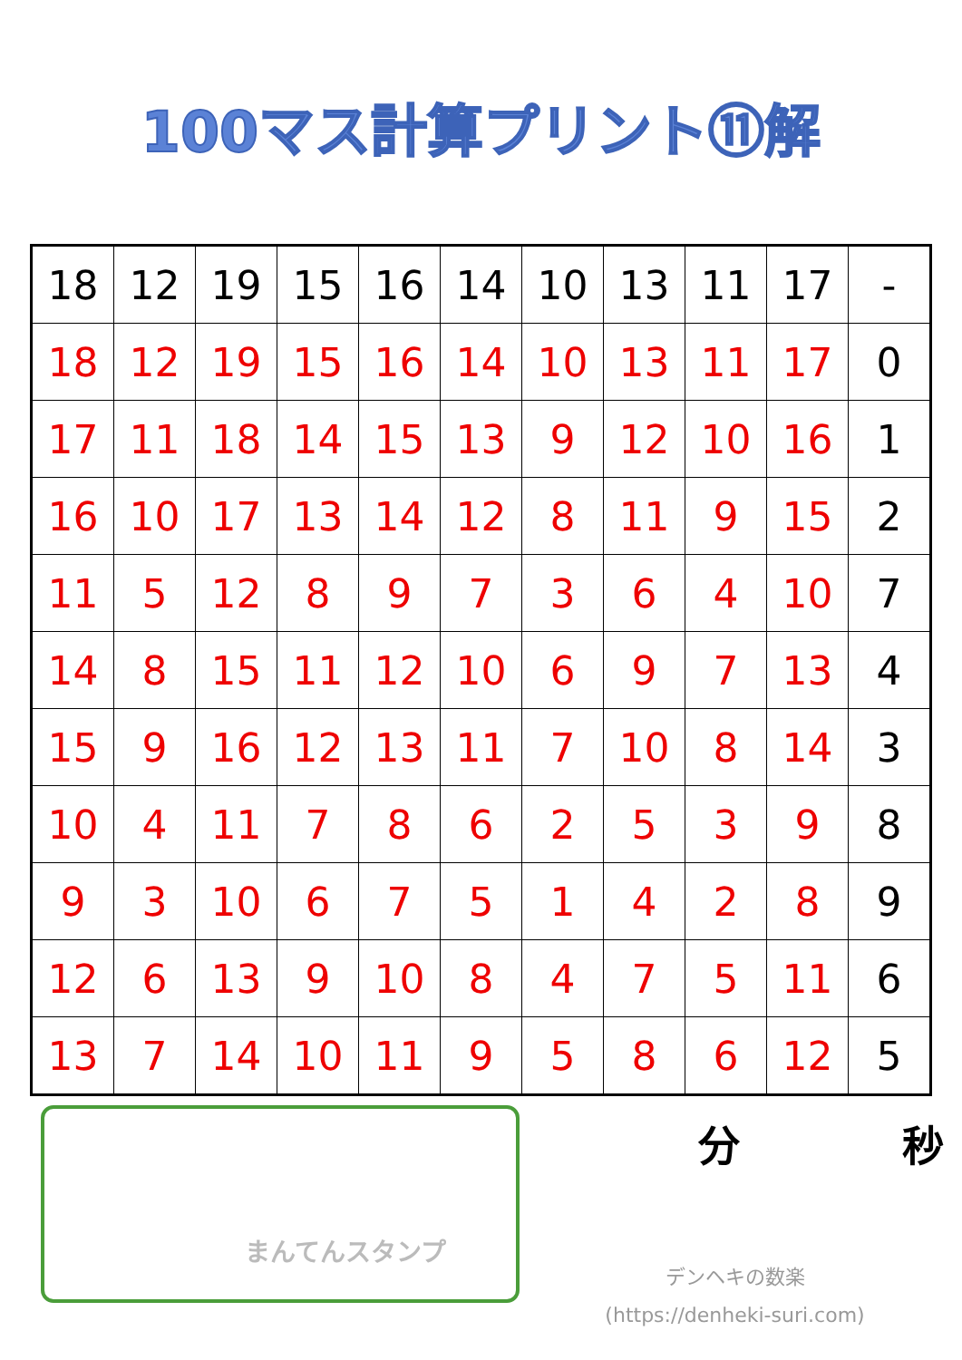100マス計算プリント⑪解
| 18 | 12 | 19 | 15 | 16 | 14 | 10 | 13 | 11 | 17 | - |
| 18 | 12 | 19 | 15 | 16 | 14 | 10 | 13 | 11 | 17 | 0 |
| 17 | 11 | 18 | 14 | 15 | 13 | 9 | 12 | 10 | 16 | 1 |
| 16 | 10 | 17 | 13 | 14 | 12 | 8 | 11 | 9 | 15 | 2 |
| 11 | 5 | 12 | 8 | 9 | 7 | 3 | 6 | 4 | 10 | 7 |
| 14 | 8 | 15 | 11 | 12 | 10 | 6 | 9 | 7 | 13 | 4 |
| 15 | 9 | 16 | 12 | 13 | 11 | 7 | 10 | 8 | 14 | 3 |
| 10 | 4 | 11 | 7 | 8 | 6 | 2 | 5 | 3 | 9 | 8 |
| 9 | 3 | 10 | 6 | 7 | 5 | 1 | 4 | 2 | 8 | 9 |
| 12 | 6 | 13 | 9 | 10 | 8 | 4 | 7 | 5 | 11 | 6 |
| 13 | 7 | 14 | 10 | 11 | 9 | 5 | 8 | 6 | 12 | 5 |
まんてんスタンプ
分 秒
デンヘキの数楽
(https://denheki-suri.com)